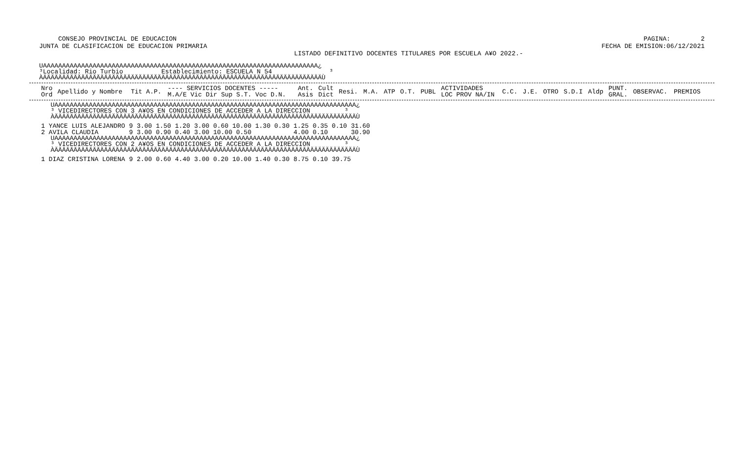CONSEJO PROVINCIAL DE EDUCACION
JUNTA DE CLASIFICACION DE EDUCACION PRIMARIA
PAGINA: 2
FECHA DE EMISION:06/12/2021
LISTADO DEFINITIVO DOCENTES TITULARES POR ESCUELA A¥O 2022.-
ÚÄÄÄÄÄÄÄÄÄÄÄÄÄÄÄÄÄÄÄÄÄÄÄÄÄÄÄÄÄÄÄÄÄÄÄÄÄÄÄÄÄÄÄÄÄÄÄÄÄÄÄÄÄÄÄÄÄÄÄÄÄÄÄÄÄÄÄÄÄÄÄÄ¿
³Localidad: Rio Turbio          Establecimiento: ESCUELA N 54               ³
ÀÄÄÄÄÄÄÄÄÄÄÄÄÄÄÄÄÄÄÄÄÄÄÄÄÄÄÄÄÄÄÄÄÄÄÄÄÄÄÄÄÄÄÄÄÄÄÄÄÄÄÄÄÄÄÄÄÄÄÄÄÄÄÄÄÄÄÄÄÄÄÄÄÄÙ
| Nro Ord | Apellido y Nombre | Tit A.P. | ---- SERVICIOS DOCENTES ----- M.A/E Vic Dir Sup S.T. Voc D.N. | Ant. Asis | Cult Dict | Resi. | M.A. | ATP | O.T. | PUBL | ACTIVIDADES LOC PROV NA/IN | C.C. | J.E. | OTRO | S.D.I | Aldp | PUNT. GRAL. | OBSERVAC. | PREMIOS |
| --- | --- | --- | --- | --- | --- | --- | --- | --- | --- | --- | --- | --- | --- | --- | --- | --- | --- | --- | --- |
   ÚÄÄÄÄÄÄÄÄÄÄÄÄÄÄÄÄÄÄÄÄÄÄÄÄÄÄÄÄÄÄÄÄÄÄÄÄÄÄÄÄÄÄÄÄÄÄÄÄÄÄÄÄÄÄÄÄÄÄÄÄÄÄÄÄÄÄÄÄÄÄÄÄÄÄÄÄÄÄÄ¿
   ³ VICEDIRECTORES CON 3 A¥OS EN CONDICIONES DE ACCEDER A LA DIRECCION         ³
   ÀÄÄÄÄÄÄÄÄÄÄÄÄÄÄÄÄÄÄÄÄÄÄÄÄÄÄÄÄÄÄÄÄÄÄÄÄÄÄÄÄÄÄÄÄÄÄÄÄÄÄÄÄÄÄÄÄÄÄÄÄÄÄÄÄÄÄÄÄÄÄÄÄÄÄÄÄÄÄÄÙ
| 1 YANCE LUIS ALEJANDRO | 9 | 3.00 1.50 1.20 | 3.00 0.60 10.00 1.30 0.30 | 1.25 | 0.35 0.10 | 31.60 |
| 2 AVILA CLAUDIA | 9 | 3.00 0.90 0.40 | 3.00 10.00 0.50 | 4.00 | 0.10 | 30.90 |
   ÚÄÄÄÄÄÄÄÄÄÄÄÄÄÄÄÄÄÄÄÄÄÄÄÄÄÄÄÄÄÄÄÄÄÄÄÄÄÄÄÄÄÄÄÄÄÄÄÄÄÄÄÄÄÄÄÄÄÄÄÄÄÄÄÄÄÄÄÄÄÄÄÄÄÄÄÄÄÄÄ¿
   ³ VICEDIRECTORES CON 2 A¥OS EN CONDICIONES DE ACCEDER A LA DIRECCION         ³
   ÀÄÄÄÄÄÄÄÄÄÄÄÄÄÄÄÄÄÄÄÄÄÄÄÄÄÄÄÄÄÄÄÄÄÄÄÄÄÄÄÄÄÄÄÄÄÄÄÄÄÄÄÄÄÄÄÄÄÄÄÄÄÄÄÄÄÄÄÄÄÄÄÄÄÄÄÄÄÄÄÙ
| 1 DIAZ CRISTINA LORENA | 9 | 2.00 0.60 4.40 | 3.00 0.20 10.00 1.40 0.30 | 8.75 | 0.10 | 39.75 |